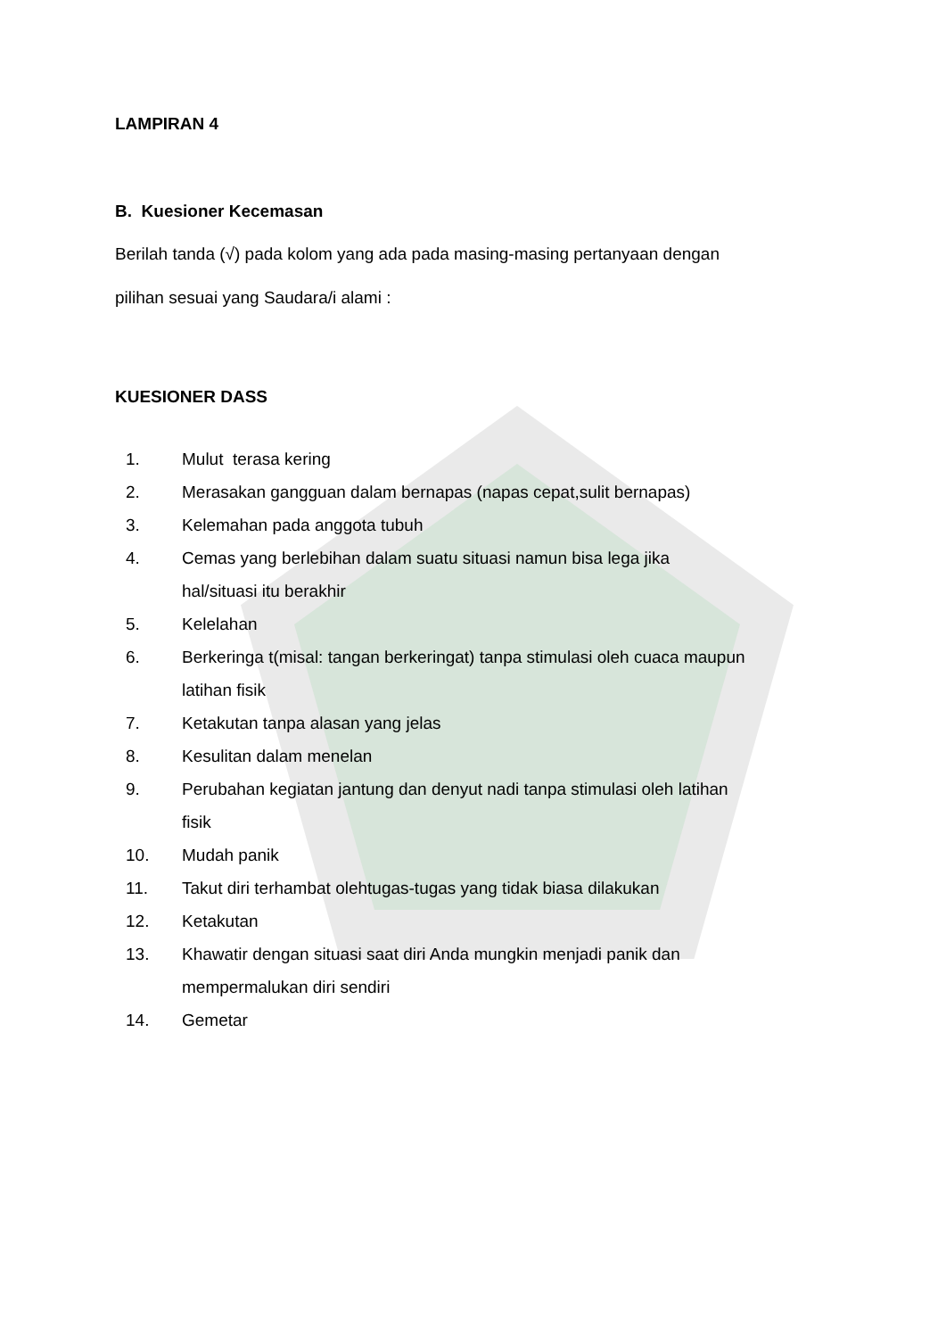LAMPIRAN 4
B. Kuesioner Kecemasan
Berilah tanda (√) pada kolom yang ada pada masing-masing pertanyaan dengan
pilihan sesuai yang Saudara/i alami :
KUESIONER DASS
1. Mulut terasa kering
2. Merasakan gangguan dalam bernapas (napas cepat,sulit bernapas)
3. Kelemahan pada anggota tubuh
4. Cemas yang berlebihan dalam suatu situasi namun bisa lega jika
hal/situasi itu berakhir
5. Kelelahan
6. Berkeringa t(misal: tangan berkeringat) tanpa stimulasi oleh cuaca maupun
latihan fisik
7. Ketakutan tanpa alasan yang jelas
8. Kesulitan dalam menelan
9. Perubahan kegiatan jantung dan denyut nadi tanpa stimulasi oleh latihan
fisik
10. Mudah panik
11. Takut diri terhambat olehtugas-tugas yang tidak biasa dilakukan
12. Ketakutan
13. Khawatir dengan situasi saat diri Anda mungkin menjadi panik dan
mempermalukan diri sendiri
14. Gemetar